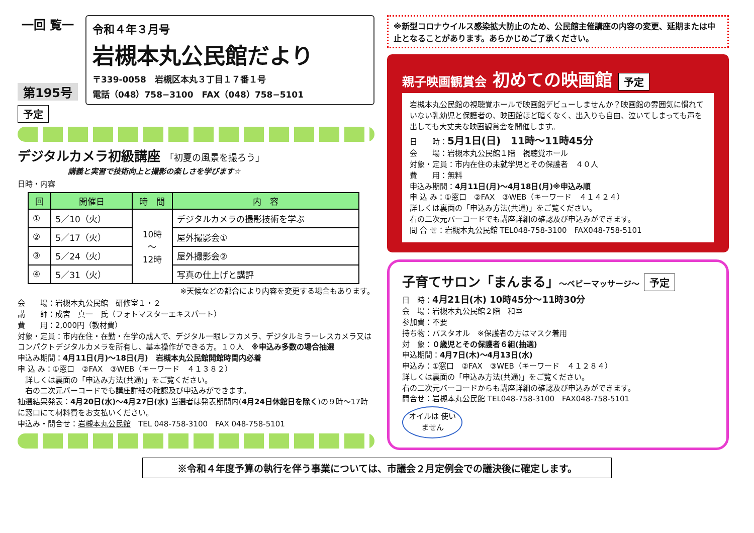一回 覧一
第195号
令和４年３月号
岩槻本丸公民館だより
〒339-0058　岩槻区本丸３丁目１７番１号
電話（048）758−3100　FAX（048）758−5101
予定
デジタルカメラ初級講座 「初夏の風景を撮ろう」
講義と実習で技術向上と撮影の楽しさを学びます☆
日時・内容
| 回 | 開催日 | 時 間 | 内 容 |
| --- | --- | --- | --- |
| ① | 5／10（火） | 10時 ～ 12時 | デジタルカメラの撮影技術を学ぶ |
| ② | 5／17（火） | | 屋外撮影会① |
| ③ | 5／24（火） | | 屋外撮影会② |
| ④ | 5／31（火） | | 写真の仕上げと講評 |
※天候などの都合により内容を変更する場合もあります。
会　　場：岩槻本丸公民館　研修室１・２
講　　師：成宮　真一　氏（フォトマスターエキスパート）
費　　用：2,000円（教材費）
対象・定員：市内在住・在勤・在学の成人で、デジタル一眼レフカメラ、デジタルミラーレスカメラ又はコンパクトデジタルカメラを所有し、基本操作ができる方。１０人　※申込み多数の場合抽選
申込み期間：4月11日(月)～18日(月)　岩槻本丸公民館開館時間内必着
申 込 み：①窓口　②FAX　③WEB（キーワード　４１３８２）
　詳しくは裏面の「申込み方法(共通)」をご覧ください。
　右の二次元バーコードでも講座詳細の確認及び申込みができます。
抽選結果発表：4月20日(水)～4月27日(水) 当選者は発表期間内(4月24日休館日を除く)の９時～17時に窓口にて材料費をお支払いください。
申込み・問合せ：岩槻本丸公民館　TEL 048-758-3100　FAX 048-758-5101
※新型コロナウイルス感染拡大防止のため、公民館主催講座の内容の変更、延期または中止となることがあります。あらかじめご了承ください。
親子映画観賞会 初めての映画館 予定
岩槻本丸公民館の視聴覚ホールで映画館デビューしませんか？映画館の雰囲気に慣れていない乳幼児と保護者の、映画館ほど暗くなく、出入りも自由、泣いてしまっても声を出しても大丈夫な映画観賞会を開催します。
日　　時：5月1日(日)　11時～11時45分
会　　場：岩槻本丸公民館１階　視聴覚ホール
対象・定員：市内在住の未就学児とその保護者　４０人
費　　用：無料
申込み期間：4月11日(月)～4月18日(月)※申込み順
申 込 み：①窓口　②FAX　③WEB（キーワード　４１４２４）
詳しくは裏面の「申込み方法(共通)」をご覧ください。
右の二次元バーコードでも講座詳細の確認及び申込みができます。
問 合 せ：岩槻本丸公民館 TEL048-758-3100　FAX048-758-5101
子育てサロン「まんまる」～ベビーマッサージ～ 予定
日　時：4月21日(木) 10時45分～11時30分
会　場：岩槻本丸公民館２階　和室
参加費：不要
持ち物：バスタオル　※保護者の方はマスク着用
対　象：０歳児とその保護者６組(抽選)
申込期間：4月7日(木)～4月13日(水)
申込み：①窓口　②FAX　③WEB（キーワード　４１２８４）
詳しくは裏面の「申込み方法(共通)」をご覧ください。
右の二次元バーコードからも講座詳細の確認及び申込みができます。
問合せ：岩槻本丸公民館 TEL048-758-3100　FAX048-758-5101
オイルは 使いません
※令和４年度予算の執行を伴う事業については、市議会２月定例会での議決後に確定します。